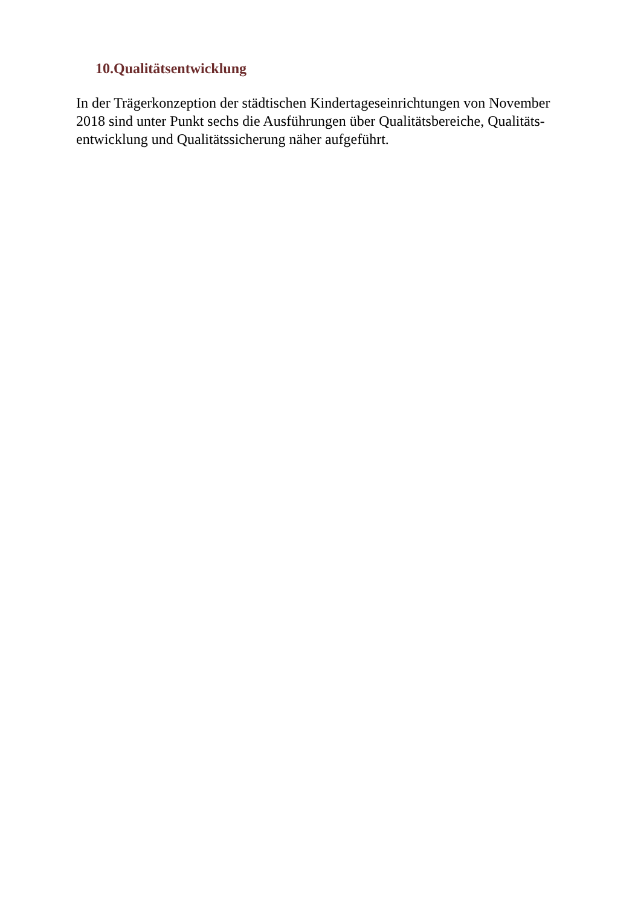10.Qualitätsentwicklung
In der Trägerkonzeption der städtischen Kindertageseinrichtungen von November
2018 sind unter Punkt sechs die Ausführungen über Qualitätsbereiche, Qualitäts-
entwicklung und Qualitätssicherung näher aufgeführt.